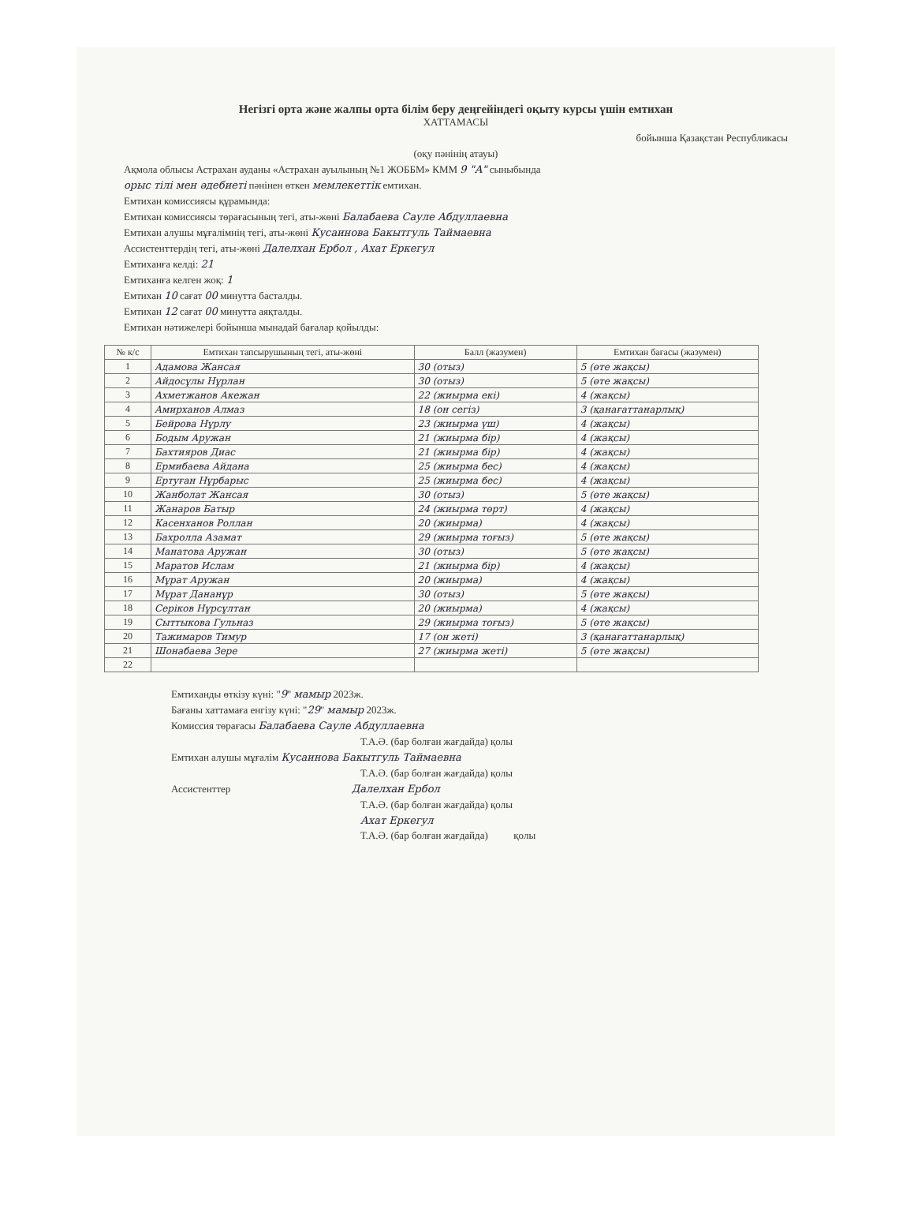Негізгі орта және жалпы орта білім беру деңгейіндегі оқыту курсы үшін емтихан
ХАТТАМАСЫ
бойынша Қазақстан Республикасы
(оқу пәнінің атауы)
Ақмола облысы Астрахан ауданы «Астрахан ауылының №1 ЖОББМ» КММ 9 "А" сыныбында
орыс тілі мен әдебиеті пәнінен өткен мемлекеттік емтихан.
Емтихан комиссиясы құрамында:
Емтихан комиссиясы төрағасының тегі, аты-жөні Балабаева Сауле Абдуллаевна
Емтихан алушы мұғалімнің тегі, аты-жөні Кусаинова Бакытгуль Таймаевна
Ассистенттердің тегі, аты-жөні Далелхан Ербол , Ахат Еркегул
Емтиханға келді: 21
Емтиханға келген жоқ: 1
Емтихан 10 сағат 00 минутта басталды.
Емтихан 12 сағат 00 минутта аяқталды.
Емтихан нәтижелері бойынша мынадай бағалар қойылды:
| № к/с | Емтихан тапсырушының тегі, аты-жөні | Балл (жазумен) | Емтихан бағасы (жазумен) |
| --- | --- | --- | --- |
| 1 | Адамова Жансая | 30 (отыз) | 5 (өте жақсы) |
| 2 | Айдосұлы Нұрлан | 30 (отыз) | 5 (өте жақсы) |
| 3 | Ахметжанов Акежан | 22 (жиырма екі) | 4 (жақсы) |
| 4 | Амирханов Алмаз | 18 (он сегіз) | 3 (қанағаттанарлық) |
| 5 | Бейрова Нұрлу | 23 (жиырма үш) | 4 (жақсы) |
| 6 | Бодым Аружан | 21 (жиырма бір) | 4 (жақсы) |
| 7 | Бахтияров Диас | 21 (жиырма бір) | 4 (жақсы) |
| 8 | Ермибаева Айдана | 25 (жиырма бес) | 4 (жақсы) |
| 9 | Ертуған Нұрбарыс | 25 (жиырма бес) | 4 (жақсы) |
| 10 | Жанболат Жансая | 30 (отыз) | 5 (өте жақсы) |
| 11 | Жанаров Батыр | 24 (жиырма төрт) | 4 (жақсы) |
| 12 | Касенханов Роллан | 20 (жиырма) | 4 (жақсы) |
| 13 | Бахролла Азамат | 29 (жиырма тоғыз) | 5 (өте жақсы) |
| 14 | Манатова Аружан | 30 (отыз) | 5 (өте жақсы) |
| 15 | Маратов Ислам | 21 (жиырма бір) | 4 (жақсы) |
| 16 | Мұрат Аружан | 20 (жиырма) | 4 (жақсы) |
| 17 | Мұрат Дананұр | 30 (отыз) | 5 (өте жақсы) |
| 18 | Серіков Нұрсұлтан | 20 (жиырма) | 4 (жақсы) |
| 19 | Сыттыкова Гульназ | 29 (жиырма тоғыз) | 5 (өте жақсы) |
| 20 | Тажимаров Тимур | 17 (он жеті) | 3 (қанағаттанарлық) |
| 21 | Шонабаева Зере | 27 (жиырма жеті) | 5 (өте жақсы) |
| 22 | | | |
Емтиханды өткізу күні: "9" мамыр 2023ж.
Бағаны хаттамаға енгізу күні: "29" мамыр 2023ж.
Комиссия төрағасы Балабаева Сауле Абдуллаевна
Т.А.Ә. (бар болған жағдайда) қолы
Емтихан алушы мұғалім Кусаинова Бакытгуль Таймаевна
Т.А.Ә. (бар болған жағдайда) қолы
Ассистенттер Далелхан Ербол
Т.А.Ә. (бар болған жағдайда) қолы
Ахат Еркегул
Т.А.Ә. (бар болған жағдайда) қолы